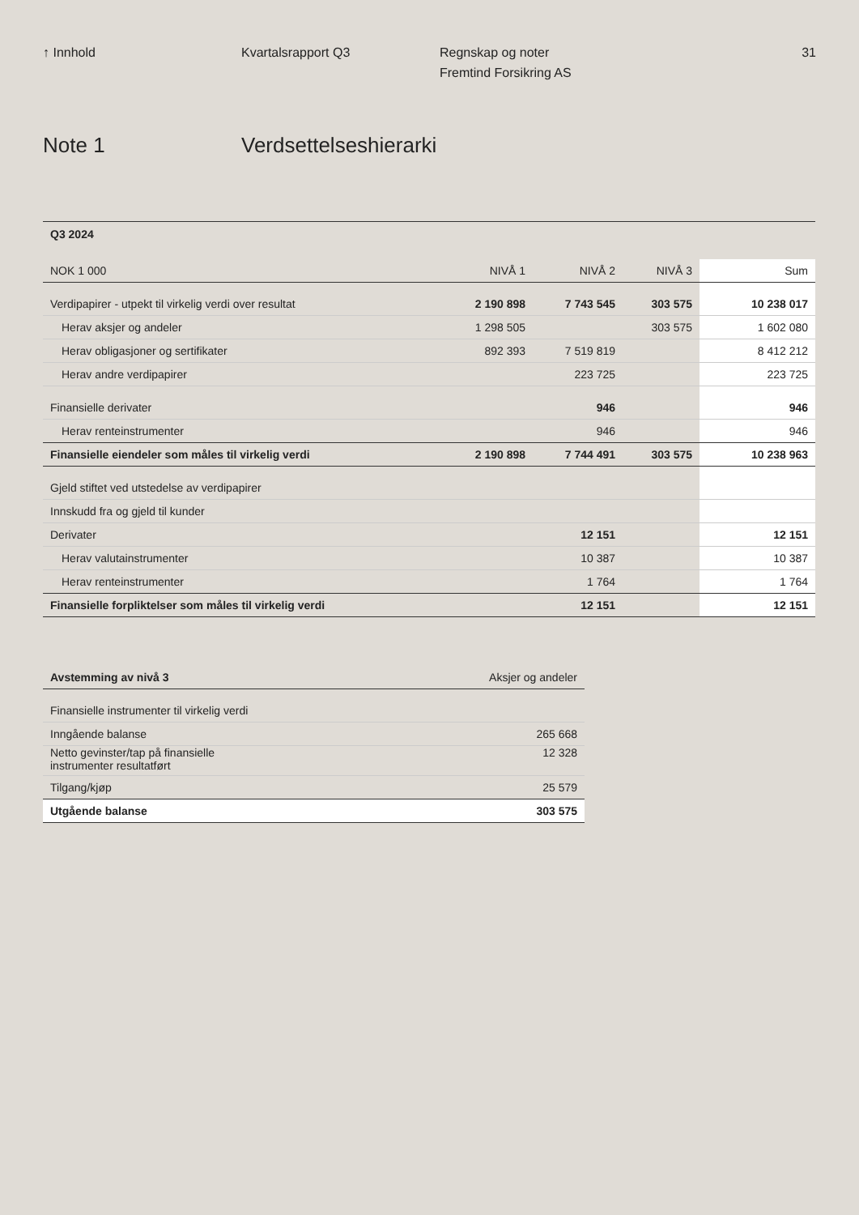↑ Innhold Kvartalsrapport Q3 Regnskap og noter
Fremtind Forsikring AS
31
Note 1 Verdsettelseshierarki
| Q3 2024 | | | | |
| NOK 1 000 | NIVÅ 1 | NIVÅ 2 | NIVÅ 3 | Sum |
| Verdipapirer - utpekt til virkelig verdi over resultat | 2 190 898 | 7 743 545 | 303 575 | 10 238 017 |
| Herav aksjer og andeler | 1 298 505 | | 303 575 | 1 602 080 |
| Herav obligasjoner og sertifikater | 892 393 | 7 519 819 | | 8 412 212 |
| Herav andre verdipapirer | | 223 725 | | 223 725 |
| Finansielle derivater | | 946 | | 946 |
| Herav renteinstrumenter | | 946 | | 946 |
| Finansielle eiendeler som måles til virkelig verdi | 2 190 898 | 7 744 491 | 303 575 | 10 238 963 |
| Gjeld stiftet ved utstedelse av verdipapirer | | | | |
| Innskudd fra og gjeld til kunder | | | | |
| Derivater | | 12 151 | | 12 151 |
| Herav valutainstrumenter | | 10 387 | | 10 387 |
| Herav renteinstrumenter | | 1 764 | | 1 764 |
| Finansielle forpliktelser som måles til virkelig verdi | | 12 151 | | 12 151 |
| Avstemming av nivå 3 | Aksjer og andeler |
| --- | --- |
| Finansielle instrumenter til virkelig verdi | |
| Inngående balanse | 265 668 |
| Netto gevinster/tap på finansielle instrumenter resultatført | 12 328 |
| Tilgang/kjøp | 25 579 |
| Utgående balanse | 303 575 |